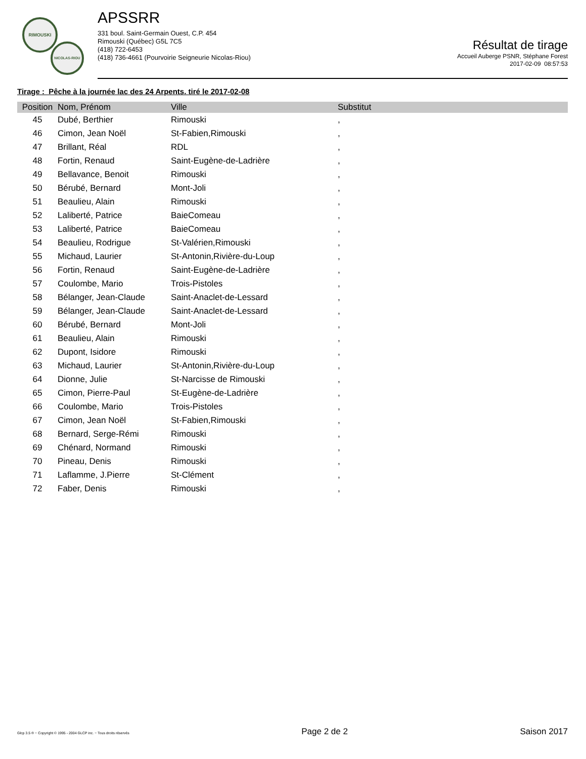RIMOUSKI
NICOLAS-RIOU
APSSRR
331 boul. Saint-Germain Ouest, C.P. 454
Rimouski (Québec) G5L 7C5
(418) 722-6453
(418) 736-4661 (Pourvoirie Seigneurie Nicolas-Riou)
Résultat de tirage
Accueil Auberge PSNR, Stéphane Forest
2017-02-09 08:57:53
Tirage : Pêche à la journée lac des 24 Arpents. tiré le 2017-02-08
| Position | Nom, Prénom | Ville | Substitut |
| --- | --- | --- | --- |
| 45 | Dubé, Berthier | Rimouski | , |
| 46 | Cimon, Jean Noël | St-Fabien,Rimouski | , |
| 47 | Brillant, Réal | RDL | , |
| 48 | Fortin, Renaud | Saint-Eugène-de-Ladrière | , |
| 49 | Bellavance, Benoit | Rimouski | , |
| 50 | Bérubé, Bernard | Mont-Joli | , |
| 51 | Beaulieu, Alain | Rimouski | , |
| 52 | Laliberté, Patrice | BaieComeau | , |
| 53 | Laliberté, Patrice | BaieComeau | , |
| 54 | Beaulieu, Rodrigue | St-Valérien,Rimouski | , |
| 55 | Michaud, Laurier | St-Antonin,Rivière-du-Loup | , |
| 56 | Fortin, Renaud | Saint-Eugène-de-Ladrière | , |
| 57 | Coulombe, Mario | Trois-Pistoles | , |
| 58 | Bélanger, Jean-Claude | Saint-Anaclet-de-Lessard | , |
| 59 | Bélanger, Jean-Claude | Saint-Anaclet-de-Lessard | , |
| 60 | Bérubé, Bernard | Mont-Joli | , |
| 61 | Beaulieu, Alain | Rimouski | , |
| 62 | Dupont, Isidore | Rimouski | , |
| 63 | Michaud, Laurier | St-Antonin,Rivière-du-Loup | , |
| 64 | Dionne, Julie | St-Narcisse de Rimouski | , |
| 65 | Cimon, Pierre-Paul | St-Eugène-de-Ladrière | , |
| 66 | Coulombe, Mario | Trois-Pistoles | , |
| 67 | Cimon, Jean Noël | St-Fabien,Rimouski | , |
| 68 | Bernard, Serge-Rémi | Rimouski | , |
| 69 | Chénard, Normand | Rimouski | , |
| 70 | Pineau, Denis | Rimouski | , |
| 71 | Laflamme, J.Pierre | St-Clément | , |
| 72 | Faber, Denis | Rimouski | , |
Glcp 3.5 ® ~ Copyright © 1995 - 2004 GLCP inc. ~ Tous droits réservés Page 2 de 2 Saison 2017